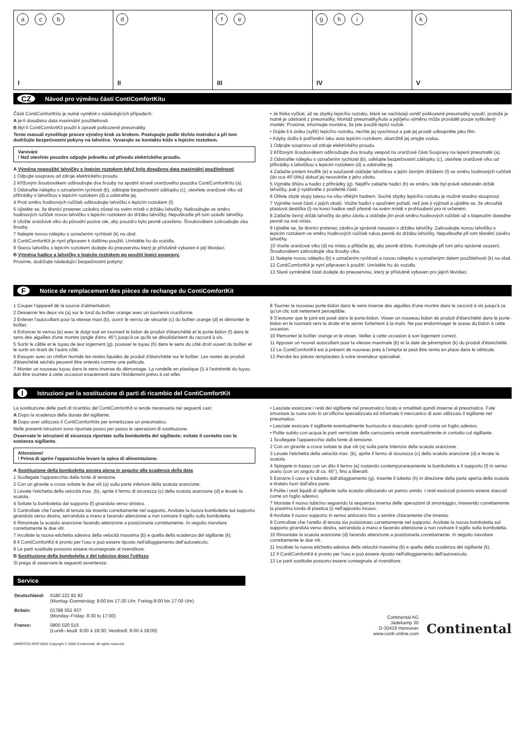ac b
I
d
II
fe
III
gh i
IV
k
V
CZ Návod pro výměnu částí ContiComfortKitu
Části ContiComfortKitu je nutné vyměnit v následujících případech:
A je-li dosaženo data maximální použitelnosti.
B Byl-li ContiComfortKit použit k opravě poškozené pneumatiky.
Tento manuál vysvětluje proces výměny krok za krokem. Postupujte podle těchto instrukcí a při tom dodržujte bezpečnostní pokyny na lahvičce. Vyvarujte se kontaktu kůže s lepicím roztokem.
Varování
! Než otevřete pouzdro odpojte jednotku od přívodu elektrického proudu.
A Výměna nepoužité lahvičky s lepicím roztokem když bylo dosaženo data maximální použitelnosti
1 Odpojte soupravu od zdroje elektrického proudu.
2 Křížovým šroubovákem odšroubujte dva šrouby na spodní straně oranžového pouzdra ContiComfortKitu (a).
3 Odstraňte nálepku s označením rychlosti (b), odklopte bezpečnostní záklopku (c), otevřete oranžové víko od přihrádky s lahvičkou s lepicím roztokem (d) a odstraňte jej.
4 Proti směru hodinových ručiček odšroubujte lahvičku s lepicím roztokem (f).
5 Ujistěte se, že těsnící prstenec uzávěru zůstal na svém místě v držáku lahvičky. Našroubujte ve směru hodinových ručiček novou lahvičku s lepicím roztokem do držáku lahvičky. Nepoškoďte při tom uzávěr lahvičky.
6 Uložte oranžové víko do původní pozice tak, aby pouzdro bylo pevně uzavřeno. Šroubovákem zašroubujte oba šrouby.
7 Nalepte novou nálepku s označením rychlosti (k) na obal.
8 ContiComfortKit je nyní připraven k dalšímu použití. Umístěte ho do vozidla.
9 Starou lahvičku s lepicím roztokem dodejte do pneuservisu který je příslušně vybaven k její likvidaci.
B Výměna hadice a lahvičky s lepicím roztokem po použití lepicí soupravy.
Prosíme, dodržujte následující bezpečnostní pokyny:
• Je třeba vyčkat, až se zbytky lepicího roztoku, které se nacházejí uvnitř poškozené pneumatiky vysuší, protože je nutné je odstranit z pneumatiky. Montáž pneumatiky/kola a její/jeho výměnu může provádět pouze vyškolený montér. Prosíme, informujte montéra, že jste použili lepicí roztok.
• Dojde-li k úniku (vylití) lepicího roztoku, nechte jej vyschnout a pak jej prostě odloupněte jako film.
• Kdyby došlo k potřísnění laku auta lepicím roztokem, okamžitě jej omyjte vodou.
1 Odpojte soupravu od zdroje elektrického proudu.
2 Křížovým šroubovákem odšroubujte dva šrouby vespod na oranžové části Soupravy na lepení pneumatik (a).
3 Odstraňte nálepku s označením rychlosti (b), odklopte bezpečnostní záklopku (c), otevřete oranžové víko od přihrádky s lahvičkou s lepicím roztokem (d) a odstraňte jej.
4 Zatlačte prstem knoflík (e) a současně otáčejte lahvičkou a jejím černým držákem (f) ve směru hodinových ručiček (do cca 45°úhlu) dokud jej neuvolníte z jeho závitu.
5 Vyjměte šňůru a hadici z přihrádky (g). Nejdřív zatlačte hadici (h) ve směru, kde byl právě odstraněn držák lahvičky, pak ji vytáhněte z protilehlé části.
6 Otřete zbylé stopy latexu na víku vlhkým hadrem. Suché zbytky lepicího roztoku je možné snadno sloupnout.
7 Vyjměte nové části z jejich obalů. Vložte hadici v opačném pořadí, než jste ji vyjímali a ujistěte se, že okrouhlá plastová destička (i) na konci hadice sedí přesně na svém místě v prohloubení pro ni určeném.
8 Zatlačte černý držák lahvičky do jeho závitu a otáčejte jím proti směru hodinových ručiček až s klapnutím dosedne pevně na své místo.
9 Ujistěte se, že těsnící prstenec závěru je správně nasazen v držáku lahvičky. Zašroubujte novou lahvičku s lepicím roztokem ve směru hodinových ručiček rukou pevně do držáku lahvičky. Nepoškoďte při tom těsnění závěru lahvičky.
10 Vraťte oranžové víko (d) na místo a přitlačte jej, aby pevně drželo. Kontrolujte při tom jeho správné usazení. Šroubovákem zašroubujte oba šrouby víka.
11 Nalepte novou nálepku (b) s označením rychlosti a novou nálepku s vyznačeným datem použitelnosti (k) na obal.
12 ContiComfortKit je nyní připraven k použití. Umístěte ho do vozidla.
13 Staré vyměněné části dodejte do pneuservisu, který je příslušně vybaven pro jejich likvidaci.
F Notice de remplacement des pièces de rechange du ContiComfortKit
1 Couper l'appareil de la source d'alimentation.
2 Desserrer les deux vis (a) sur le fond du boîtier orange avec un tournevis cruciforme.
3 Enlever l'autocollant pour la vitesse maxi (b), ouvrir le verrou de sécurité (c) du boîtier orange (d) et démonter le boîtier.
4 Enfoncer le verrou (e) avec le doigt tout en tournant le bidon de produit d'étanchéité et le porte-bidon (f) dans le sens des aiguilles d'une montre (angle d'env. 45°) jusqu'à ce qu'ils se désolidarisent du raccord à vis.
5 Sortir le câble et le tuyau de leur logement (g), pousser le tuyau (h) dans le sens du côté droit ouvert du boîtier et le sortir en tirant de l'autre côté.
6 Essuyer avec un chiffon humide les restes liquides de produit d'étanchéité sur le boîtier. Les restes de produit d'étanchéité séchés peuvent être enlevés comme une pellicule.
7 Monter un nouveau tuyau dans le sens inverse du démontage. La rondelle en plastique (i) à l'extrémité du tuyau doit être tournée à cette occasion exactement dans l'évidement prévu à cet effet.
8 Tourner le nouveau porte-bidon dans le sens inverse des aiguilles d'une montre dans le raccord à vis jusqu'à ce qu'un clic soit nettement perceptible.
9 S'assurer que le joint est posé dans le porte-bidon. Visser un nouveau bidon de produit d'étanchéité dans le porte-bidon en le tournant vers la droite et le serrer fortement à la main. Ne pas endommager le sceau du bidon à cette occasion.
10 Remonter le boîtier orange et le visser. Veiller à cette occasion à son logement correct.
11 Apposer un nouvel autocollant pour la vitesse maximale (b) et la date de péremption (k) du produit d'étanchéité.
12 Le ContiComfortKit est à présent de nouveau près à l'emploi et peut être remis en place dans le véhicule.
13 Rendre les pièces remplacées à votre revendeur spécialisé.
I Istruzioni per la sostituzione di parti di ricambio del ContiComfortKit
La sostituzione delle parti di ricambio del ContiComfortKit si rende necessaria nei seguenti casi:
A Dopo la scadenza della durata del sigillante.
B Dopo aver utilizzato il ContiComfortKits per ermetizzare un pneumatico.
Nelle presenti istruzioni sono riportate passo per passo le operazioni di sostituzione.
Osservate le istruzioni di sicurezza riportate sulla bomboletta del sigillante; evitate il contatto con la sostanza sigillante.
Attenzione!
! Prima di aprire l'apparecchio levare la spina di alimentazione.
A Sostituzione della bomboletta ancora piena in seguito alla scadenza della data
1 Scollegate l'apparecchio dalla fonte di tensione.
2 Con un giravite a croce svitate le due viti (a) sulla parte inferiore della scatola arancione.
3 Levate l'etichetta della velocità max. (b), aprite il fermo di sicurezza (c) della scatola arancione (d) e levate la scatola.
4 Svitate la bomboletta dal supporto (f) girandola verso sinistra.
5 Controllate che l'anello di tenuta sia inserito correttamente nel supporto. Avvitate la nuova bomboletta sul supporto girandola verso destra, serrandola a mano e facendo attenzione a non rovinare il sigillo sulla bomboletta.
6 Rimontate la scatola arancione facendo attenzione a posizionarla correttamente. In seguito riavvitare correttamente le due viti.
7 Incollate la nuova etichetta adesiva della velocità massima (b) e quella della scadenza del sigillante (k).
8 Il ContiComfortKit è pronto per l'uso e può essere riposto nell'alloggiamento dell'autoveicolo.
9 Le parti sostituite possono essere riconsegnate al rivenditore.
B Sostituzione della bomboletta e del tubicino dopo l'utilizzo
Si prega di osservare le seguenti avvertenze:
• Lasciate essiccare i resti del sigillante nel pneumatico forato e smaltiteli quindi insieme al pneumatico. Fate smontare la ruota solo in un'officina specializzata ed informate il meccanico di aver utilizzato il sigillante nel pneumatico.
• Lasciate essicare il sigillante eventualmente fuoriuscito e staccatelo quindi come un foglio adesivo.
• Pulite subito con acqua le parti verniciate della carrozzeria venute eventualmente in contatto col sigillante.
1 Scollegate l'apparecchio dalla fonte di tensione.
2 Con un giravite a croce svitate le due viti (a) sulla parte inferiore della scatola arancione.
3 Levate l'etichetta della velocità max. (b), aprite il fermo di sicurezza (c) della scatola arancione (d) e levate la scatola.
4 Spingete in basso con un dito il fermo (e) ruotando contemporaneamente la bomboletta e il supporto (f) in senso orario (con un angolo di ca. 45°), fino a liberarli.
5 Estrarre il cavo e il tubetto dall'alloggiamento (g). Inserite il tubetto (h) in direzione della parte aperta della scatola e tiratelo fuori dall'altra parte.
6 Pulite i resti liquidi di sigillante sulla scatola utilizzando un panno umido. I resti essiccati possono essere staccati come un foglio adesivo.
7 Montate il nuovo tubicino seguendo la sequenza inversa delle operazioni di smontaggio, inserendo correttamente la piastrina tonda di plastica (i) nell'apposito incavo.
8 Avvitate il nuovo supporto in senso antiorario fino a sentire chiaramente che innesta.
9 Controllate che l'anello di tenuta sia posizionato correttamente nel supporto. Avvitate la nuova bomboletta sul supporto girandola verso destra, serrandola a mano e facendo attenzione a non rovinare il sigillo sulla bomboletta.
10 Rimontate la scatola arancione (d) facendo attenzione a posizionarla correttamente. In seguito riavvitare correttamente le due viti.
11 Incollate la nuova etichetta adesiva della velocità massima (b) e quella della scadenza del sigillante (k).
12 Il ContiComfortKit è pronto per l'uso e può essere riposto nell'alloggiamento dell'autoveicolo.
13 Le parti sostituite possono essere consegnate al rivenditore.
Service
| Deutschland: | 0180 222 82 82 (Montag–Donnerstag: 8:00 bis 17:30 Uhr; Freitag 8:00 bis 17:00 Uhr) |
| Britain: | 01788 552 937 (Monday–Friday: 8:30 to 17:00) |
| France: | 0800 020 515 (Lundi–Jeudi: 8:00 à 18:30; Vendredi: 8:00 à 18:00) |
Continental AG
Jädekamp 30
D-30419 Hannover
www.conti-online.com
Continental
UMRECCK-REP-0504 Copyright © 2005 Continental. All rights reserved.